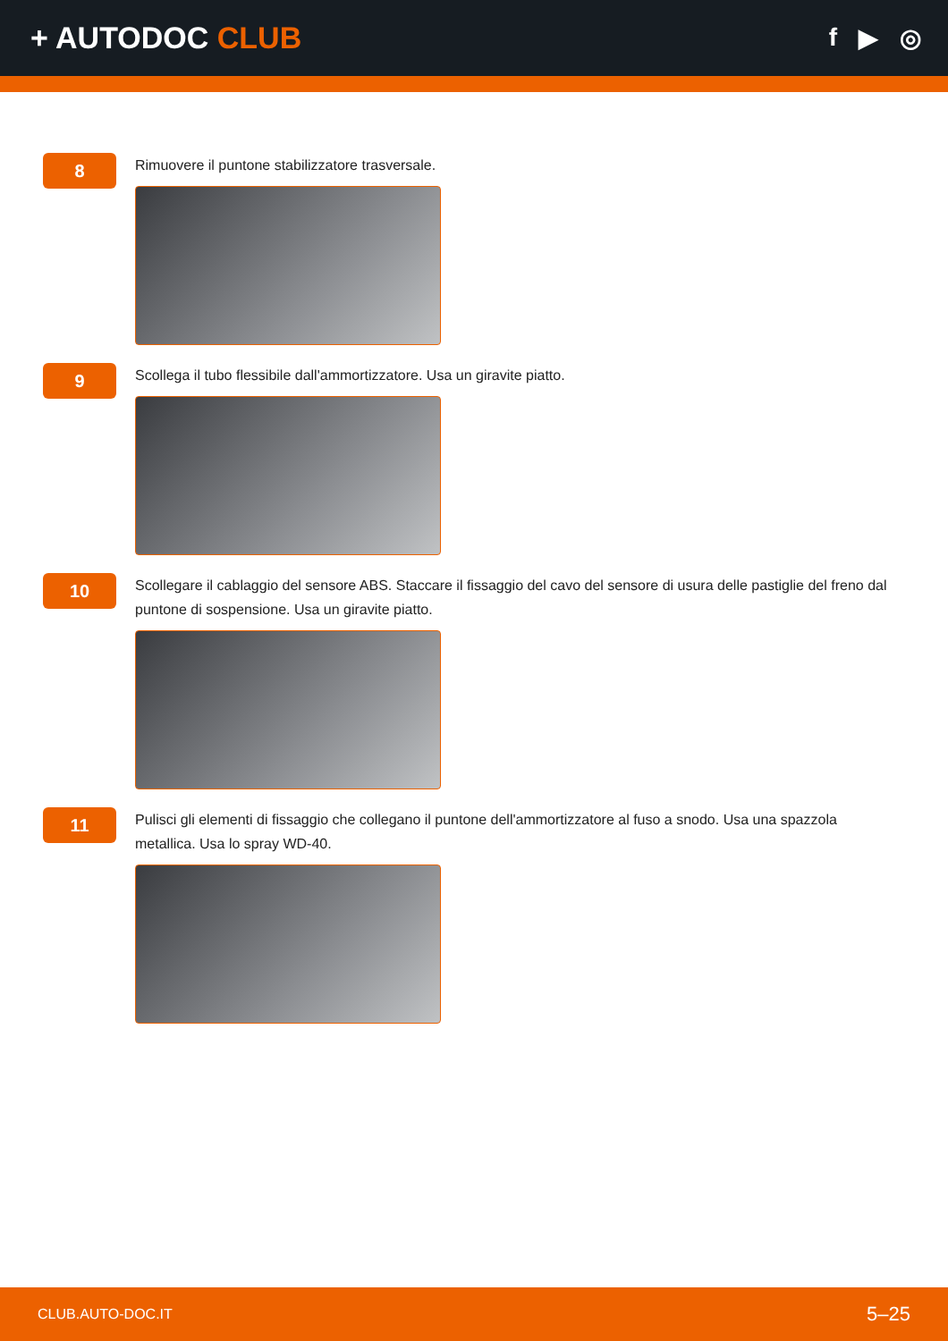+ AUTODOC CLUB
f ▶ ◎
8
Rimuovere il puntone stabilizzatore trasversale.
9
Scollega il tubo flessibile dall'ammortizzatore. Usa un giravite piatto.
10
Scollegare il cablaggio del sensore ABS. Staccare il fissaggio del cavo del sensore di usura delle pastiglie del freno dal puntone di sospensione. Usa un giravite piatto.
11
Pulisci gli elementi di fissaggio che collegano il puntone dell'ammortizzatore al fuso a snodo. Usa una spazzola metallica. Usa lo spray WD-40.
CLUB.AUTO-DOC.IT 5–25